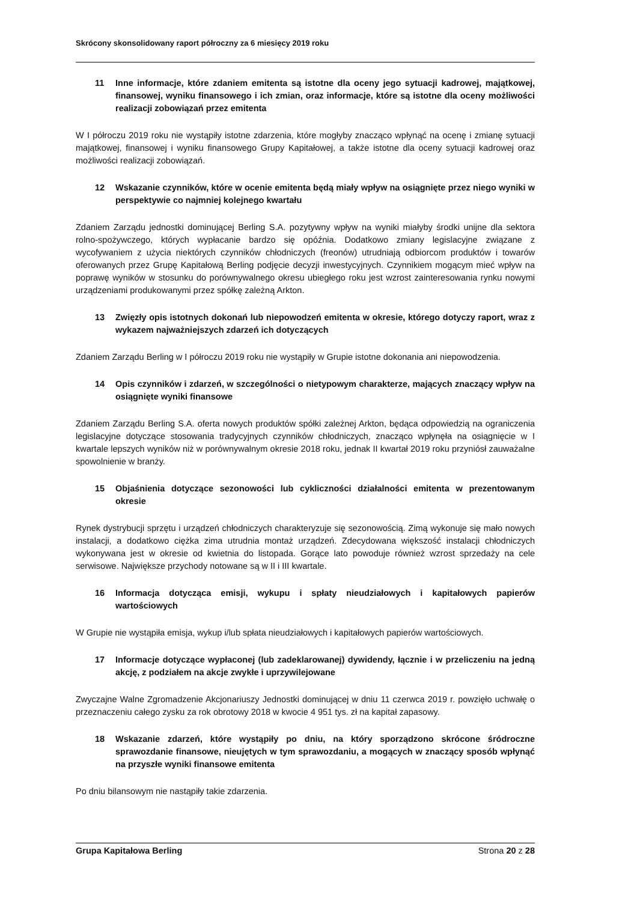Skrócony skonsolidowany raport półroczny za 6 miesięcy 2019 roku
11 Inne informacje, które zdaniem emitenta są istotne dla oceny jego sytuacji kadrowej, majątkowej, finansowej, wyniku finansowego i ich zmian, oraz informacje, które są istotne dla oceny możliwości realizacji zobowiązań przez emitenta
W I półroczu 2019 roku nie wystąpiły istotne zdarzenia, które mogłyby znacząco wpłynąć na ocenę i zmianę sytuacji majątkowej, finansowej i wyniku finansowego Grupy Kapitałowej, a także istotne dla oceny sytuacji kadrowej oraz możliwości realizacji zobowiązań.
12 Wskazanie czynników, które w ocenie emitenta będą miały wpływ na osiągnięte przez niego wyniki w perspektywie co najmniej kolejnego kwartału
Zdaniem Zarządu jednostki dominującej Berling S.A. pozytywny wpływ na wyniki miałyby środki unijne dla sektora rolno-spożywczego, których wypłacanie bardzo się opóźnia. Dodatkowo zmiany legislacyjne związane z wycofywaniem z użycia niektórych czynników chłodniczych (freonów) utrudniają odbiorcom produktów i towarów oferowanych przez Grupę Kapitałową Berling podjęcie decyzji inwestycyjnych. Czynnikiem mogącym mieć wpływ na poprawę wyników w stosunku do porównywalnego okresu ubiegłego roku jest wzrost zainteresowania rynku nowymi urządzeniami produkowanymi przez spółkę zależną Arkton.
13 Zwięzły opis istotnych dokonań lub niepowodzeń emitenta w okresie, którego dotyczy raport, wraz z wykazem najważniejszych zdarzeń ich dotyczących
Zdaniem Zarządu Berling w I półroczu 2019 roku nie wystąpiły w Grupie istotne dokonania ani niepowodzenia.
14 Opis czynników i zdarzeń, w szczególności o nietypowym charakterze, mających znaczący wpływ na osiągnięte wyniki finansowe
Zdaniem Zarządu Berling S.A. oferta nowych produktów spółki zależnej Arkton, będąca odpowiedzią na ograniczenia legislacyjne dotyczące stosowania tradycyjnych czynników chłodniczych, znacząco wpłynęła na osiągnięcie w I kwartale lepszych wyników niż w porównywalnym okresie 2018 roku, jednak II kwartał 2019 roku przyniósł zauważalne spowolnienie w branży.
15 Objaśnienia dotyczące sezonowości lub cykliczności działalności emitenta w prezentowanym okresie
Rynek dystrybucji sprzętu i urządzeń chłodniczych charakteryzuje się sezonowością. Zimą wykonuje się mało nowych instalacji, a dodatkowo ciężka zima utrudnia montaż urządzeń. Zdecydowana większość instalacji chłodniczych wykonywana jest w okresie od kwietnia do listopada. Gorące lato powoduje również wzrost sprzedaży na cele serwisowe. Największe przychody notowane są w II i III kwartale.
16 Informacja dotycząca emisji, wykupu i spłaty nieudziałowych i kapitałowych papierów wartościowych
W Grupie nie wystąpiła emisja, wykup i/lub spłata nieudziałowych i kapitałowych papierów wartościowych.
17 Informacje dotyczące wypłaconej (lub zadeklarowanej) dywidendy, łącznie i w przeliczeniu na jedną akcję, z podziałem na akcje zwykłe i uprzywilejowane
Zwyczajne Walne Zgromadzenie Akcjonariuszy Jednostki dominującej w dniu 11 czerwca 2019 r. powzięło uchwałę o przeznaczeniu całego zysku za rok obrotowy 2018 w kwocie 4 951 tys. zł na kapitał zapasowy.
18 Wskazanie zdarzeń, które wystąpiły po dniu, na który sporządzono skrócone śródroczne sprawozdanie finansowe, nieujętych w tym sprawozdaniu, a mogących w znaczący sposób wpłynąć na przyszłe wyniki finansowe emitenta
Po dniu bilansowym nie nastąpiły takie zdarzenia.
Grupa Kapitałowa Berling Strona 20 z 28